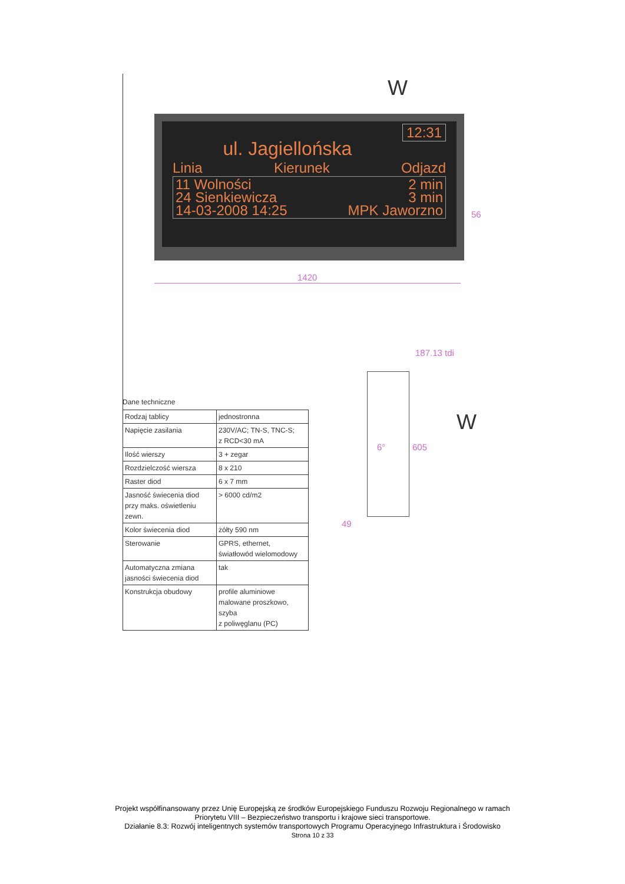W
12:31
ul. Jagiellońska
Linia Kierunek Odjazd
11 Wolności 2 min
24 Sienkiewicza 3 min
14-03-2008 14:25 MPK Jaworzno
56
1420
187.13 tdi
6° 605
49
W
Dane techniczne
| Rodzaj tablicy | jednostronna |
| Napięcie zasilania | 230V/AC; TN-S, TNC-S; z RCD<30 mA |
| Ilość wierszy | 3 + zegar |
| Rozdzielczość wiersza | 8 x 210 |
| Raster diod | 6 x 7 mm |
| Jasność świecenia diod przy maks. oświetleniu zewn. | > 6000 cd/m2 |
| Kolor świecenia diod | żółty 590 nm |
| Sterowanie | GPRS, ethernet, światłowód wielomodowy |
| Automatyczna zmiana jasności świecenia diod | tak |
| Konstrukcja obudowy | profile aluminiowe malowane proszkowo, szyba z poliwęglanu (PC) |
Projekt współfinansowany przez Unię Europejską ze środków Europejskiego Funduszu Rozwoju Regionalnego w ramach
Priorytetu VIII – Bezpieczeństwo transportu i krajowe sieci transportowe.
Działanie 8.3: Rozwój inteligentnych systemów transportowych Programu Operacyjnego Infrastruktura i Środowisko
Strona 10 z 33